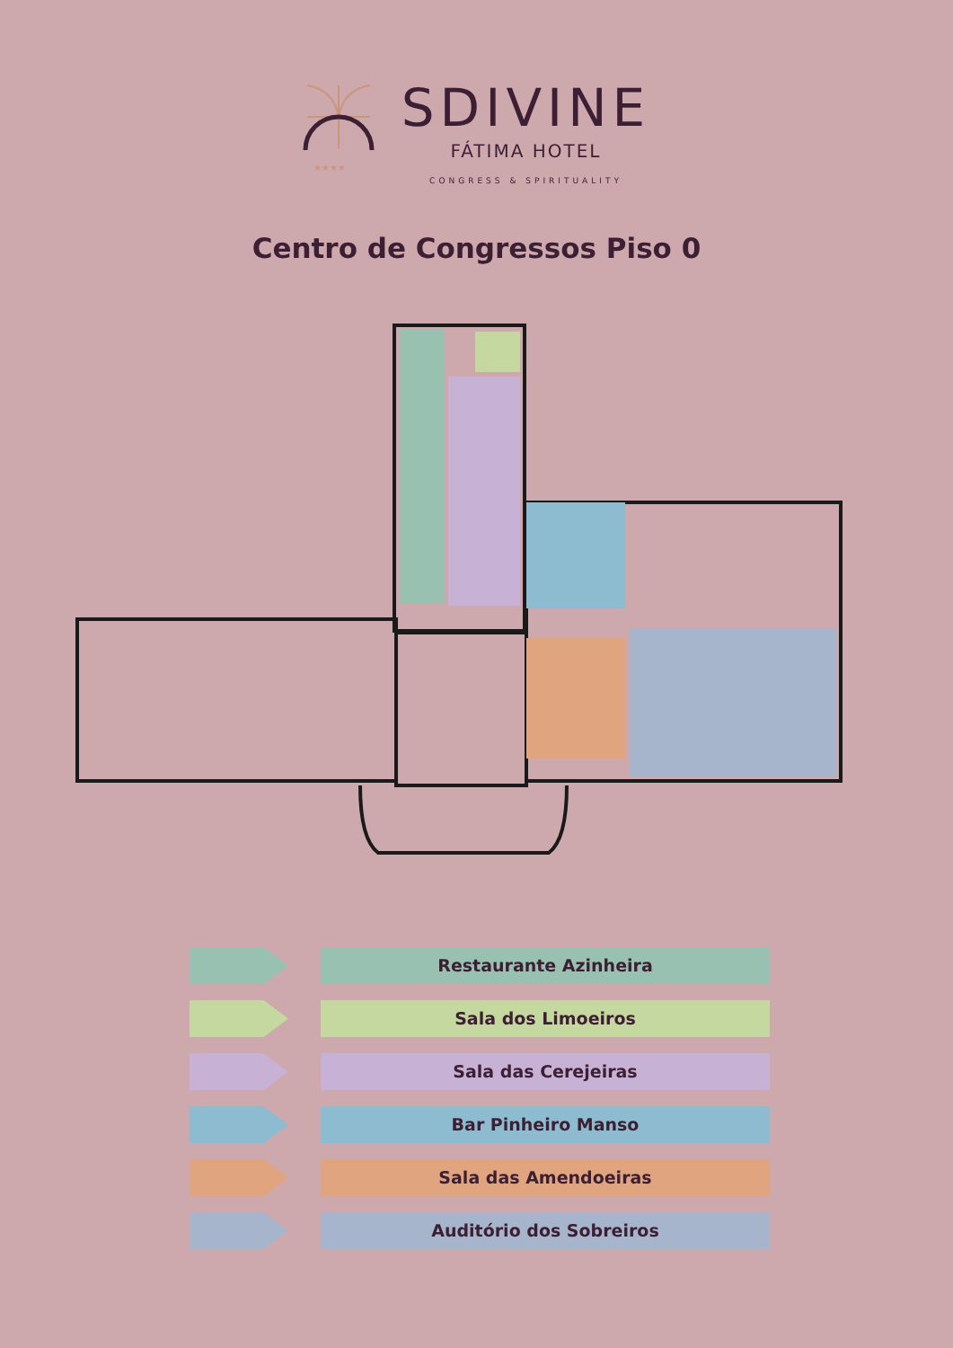★★★★
SDIVINE
FÁTIMA HOTEL
CONGRESS & SPIRITUALITY
Centro de Congressos Piso 0
Restaurante Azinheira
Sala dos Limoeiros
Sala das Cerejeiras
Bar Pinheiro Manso
Sala das Amendoeiras
Auditório dos Sobreiros